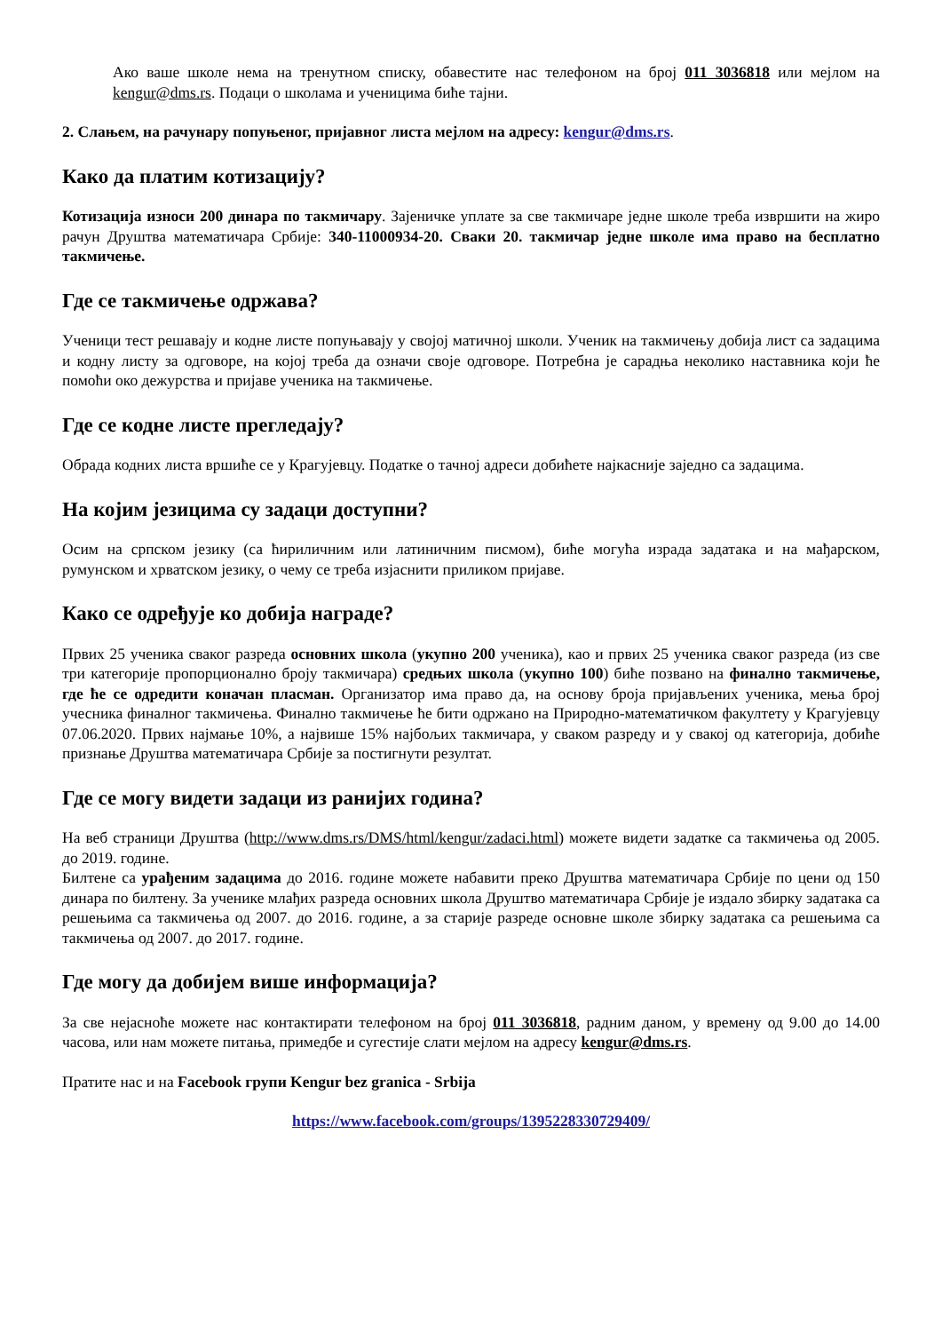Ако ваше школе нема на тренутном списку, обавестите нас телефоном на број 011 3036818 или мејлом на kengur@dms.rs. Подаци о школама и ученицима биће тајни.
2. Слањем, на рачунару попуњеног, пријавног листа мејлом на адресу: kengur@dms.rs.
Како да платим котизацију?
Котизација износи 200 динара по такмичару. Зајеничке уплате за све такмичаре једне школе треба извршити на жиро рачун Друштва математичара Србије: 340-11000934-20. Сваки 20. такмичар једне школе има право на бесплатно такмичење.
Где се такмичење одржава?
Ученици тест решавају и кодне листе попуњавају у својој матичној школи. Ученик на такмичењу добија лист са задацима и кодну листу за одговоре, на којој треба да означи своје одговоре. Потребна је сарадња неколико наставника који ће помоћи око дежурства и пријаве ученика на такмичење.
Где се кодне листе прегледају?
Обрада кодних листа вршиће се у Крагујевцу. Податке о тачној адреси добићете најкасније заједно са задацима.
На којим језицима су задаци доступни?
Осим на српском језику (са ћириличним или латиничним писмом), биће могућа израда задатака и на мађарском, румунском и хрватском језику, о чему се треба изјаснити приликом пријаве.
Како се одређује ко добија награде?
Првих 25 ученика сваког разреда основних школа (укупно 200 ученика), као и првих 25 ученика сваког разреда (из све три категорије пропорционално броју такмичара) средњих школа (укупно 100) биће позвано на финално такмичење, где ће се одредити коначан пласман. Организатор има право да, на основу броја пријављених ученика, мења број учесника финалног такмичења. Финално такмичење ће бити одржано на Природно-математичком факултету у Крагујевцу 07.06.2020. Првих најмање 10%, а највише 15% најбољих такмичара, у сваком разреду и у свакој од категорија, добиће признање Друштва математичара Србије за постигнути резултат.
Где се могу видети задаци из ранијих година?
На веб страници Друштва (http://www.dms.rs/DMS/html/kengur/zadaci.html) можете видети задатке са такмичења од 2005. до 2019. године.
Билтене са урађеним задацима до 2016. године можете набавити преко Друштва математичара Србије по цени од 150 динара по билтену. За ученике млађих разреда основних школа Друштво математичара Србије је издало збирку задатака са решењима са такмичења од 2007. до 2016. године, а за старије разреде основне школе збирку задатака са решењима са такмичења од 2007. до 2017. године.
Где могу да добијем више информација?
За све нејасноће можете нас контактирати телефоном на број 011 3036818, радним даном, у времену од 9.00 до 14.00 часова, или нам можете питања, примедбе и сугестије слати мејлом на адресу kengur@dms.rs.
Пратите нас и на Facebook групи Kengur bez granica - Srbija
https://www.facebook.com/groups/1395228330729409/